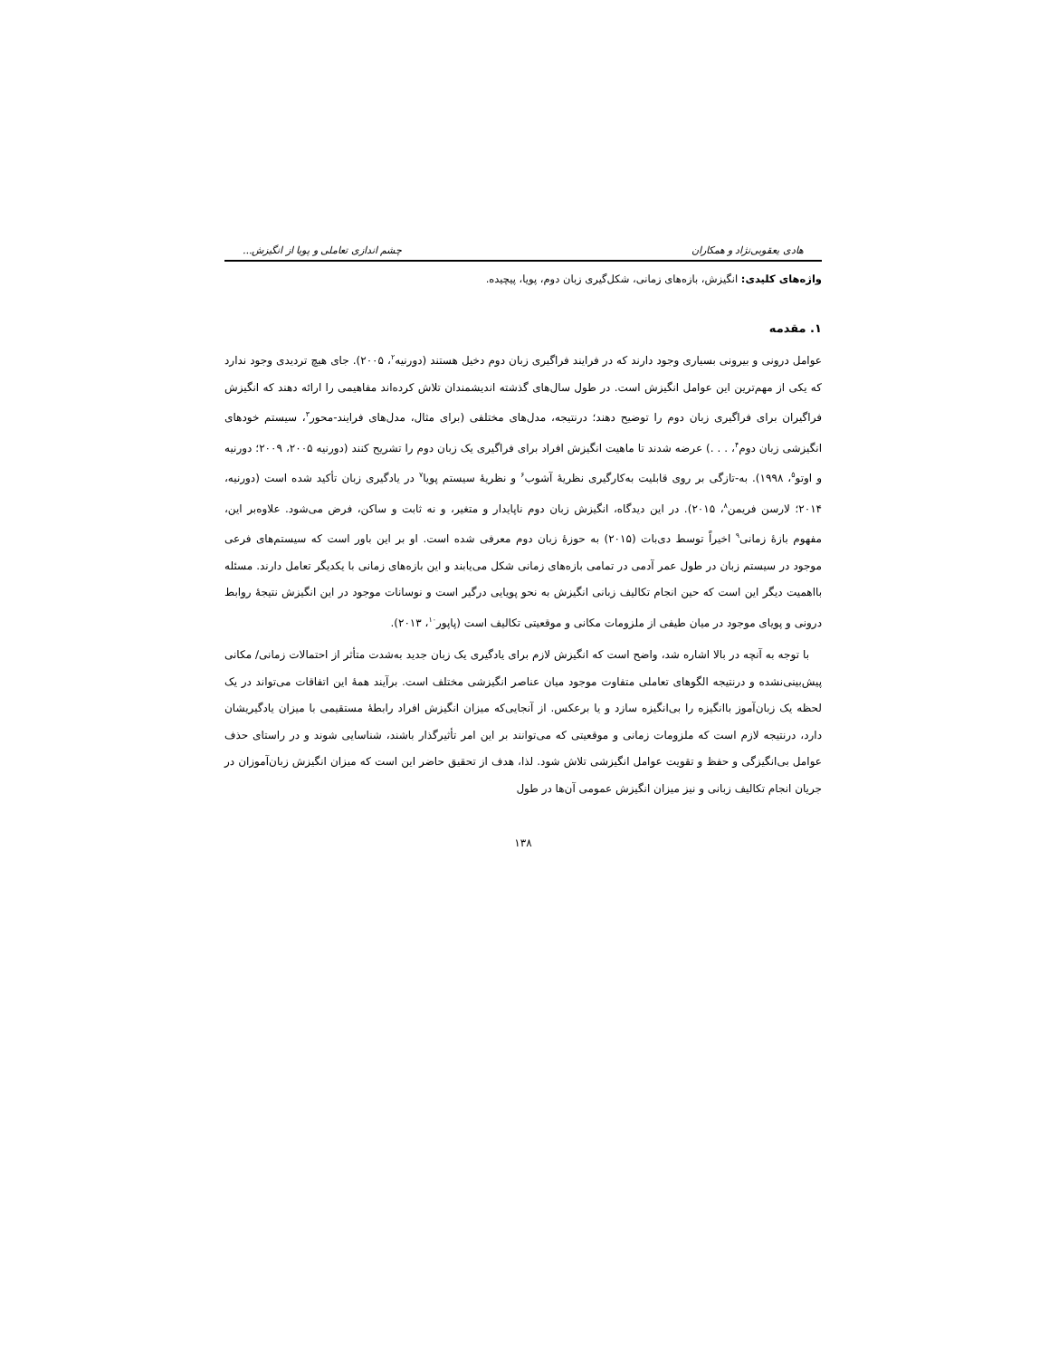هادی یعقوبی‌نژاد و همکاران چشم اندازی تعاملی و پویا از انگیزش...
واژه‌های کلیدی: انگیزش، بازه‌های زمانی، شکل‌گیری زبان دوم، پویا، پیچیده.
۱. مقدمه
عوامل درونی و بیرونی بسیاری وجود دارند که در فرایند فراگیری زبان دوم دخیل هستند (دورنیه<sup>۲</sup>، ۲۰۰۵). جای هیچ تردیدی وجود ندارد که یکی از مهم‌ترین این عوامل انگیزش است. در طول سال‌های گذشته اندیشمندان تلاش کرده‌اند مفاهیمی را ارائه دهند که انگیزش فراگیران برای فراگیری زبان دوم را توضیح دهند؛ درنتیجه، مدل‌های مختلفی (برای مثال، مدل‌های فرایند-محور<sup>۳</sup>، سیستم خودهای انگیزشی زبان دوم<sup>۴</sup>، . . .) عرضه شدند تا ماهیت انگیزش افراد برای فراگیری یک زبان دوم را تشریح کنند (دورنیه ۲۰۰۵، ۲۰۰۹؛ دورنیه و اوتو<sup>۵</sup>، ۱۹۹۸). به-تازگی بر روی قابلیت به‌کارگیری نظریهٔ آشوب<sup>۶</sup> و نظریهٔ سیستم پویا<sup>۷</sup> در یادگیری زبان تأکید شده است (دورنیه، ۲۰۱۴؛ لارسن فریمن<sup>۸</sup>، ۲۰۱۵). در این دیدگاه، انگیزش زبان دوم ناپایدار و متغیر، و نه ثابت و ساکن، فرض می‌شود. علاوه‌بر این، مفهوم بازهٔ زمانی<sup>۹</sup> اخیراً توسط دی‌بات (۲۰۱۵) به حوزهٔ زبان دوم معرفی شده است. او بر این باور است که سیستم‌های فرعی موجود در سیستم زبان در طول عمر آدمی در تمامی بازه‌های زمانی شکل می‌یابند و این بازه‌های زمانی با یکدیگر تعامل دارند. مسئله بااهمیت دیگر این است که حین انجام تکالیف زبانی انگیزش به نحو پویایی درگیر است و نوسانات موجود در این انگیزش نتیجهٔ روابط درونی و پویای موجود در میان طیفی از ملزومات مکانی و موقعیتی تکالیف است (پاپور<sup>۱۰</sup>، ۲۰۱۳).
با توجه به آنچه در بالا اشاره شد، واضح است که انگیزش لازم برای یادگیری یک زبان جدید به‌شدت متأثر از احتمالات زمانی/ مکانی پیش‌بینی‌نشده و درنتیجه الگوهای تعاملی متفاوت موجود میان عناصر انگیزشی مختلف است. برآیند همهٔ این اتفاقات می‌تواند در یک لحظه یک زبان‌آموز باانگیزه را بی‌انگیزه سازد و یا برعکس. از آنجایی‌که میزان انگیزش افراد رابطهٔ مستقیمی با میزان یادگیریشان دارد، درنتیجه لازم است که ملزومات زمانی و موقعیتی که می‌توانند بر این امر تأثیرگذار باشند، شناسایی شوند و در راستای حذف عوامل بی‌انگیزگی و حفظ و تقویت عوامل انگیزشی تلاش شود. لذا، هدف از تحقیق حاضر این است که میزان انگیزش زبان‌آموزان در جریان انجام تکالیف زبانی و نیز میزان انگیزش عمومی آن‌ها در طول
۱۳۸